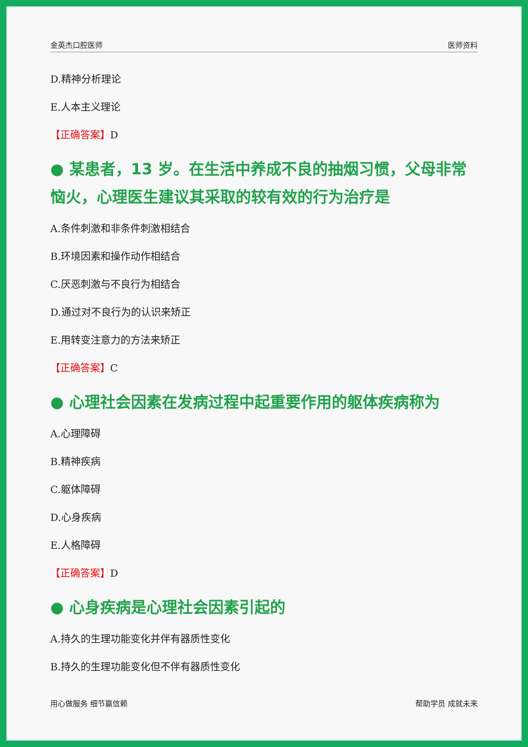金英杰口腔医师 医师资料
D.精神分析理论
E.人本主义理论
【正确答案】D
● 某患者，13 岁。在生活中养成不良的抽烟习惯，父母非常恼火，心理医生建议其采取的较有效的行为治疗是
A.条件刺激和非条件刺激相结合
B.环境因素和操作动作相结合
C.厌恶刺激与不良行为相结合
D.通过对不良行为的认识来矫正
E.用转变注意力的方法来矫正
【正确答案】C
● 心理社会因素在发病过程中起重要作用的躯体疾病称为
A.心理障碍
B.精神疾病
C.躯体障碍
D.心身疾病
E.人格障碍
【正确答案】D
● 心身疾病是心理社会因素引起的
A.持久的生理功能变化并伴有器质性变化
B.持久的生理功能变化但不伴有器质性变化
用心做服务 细节赢信赖 帮助学员 成就未来